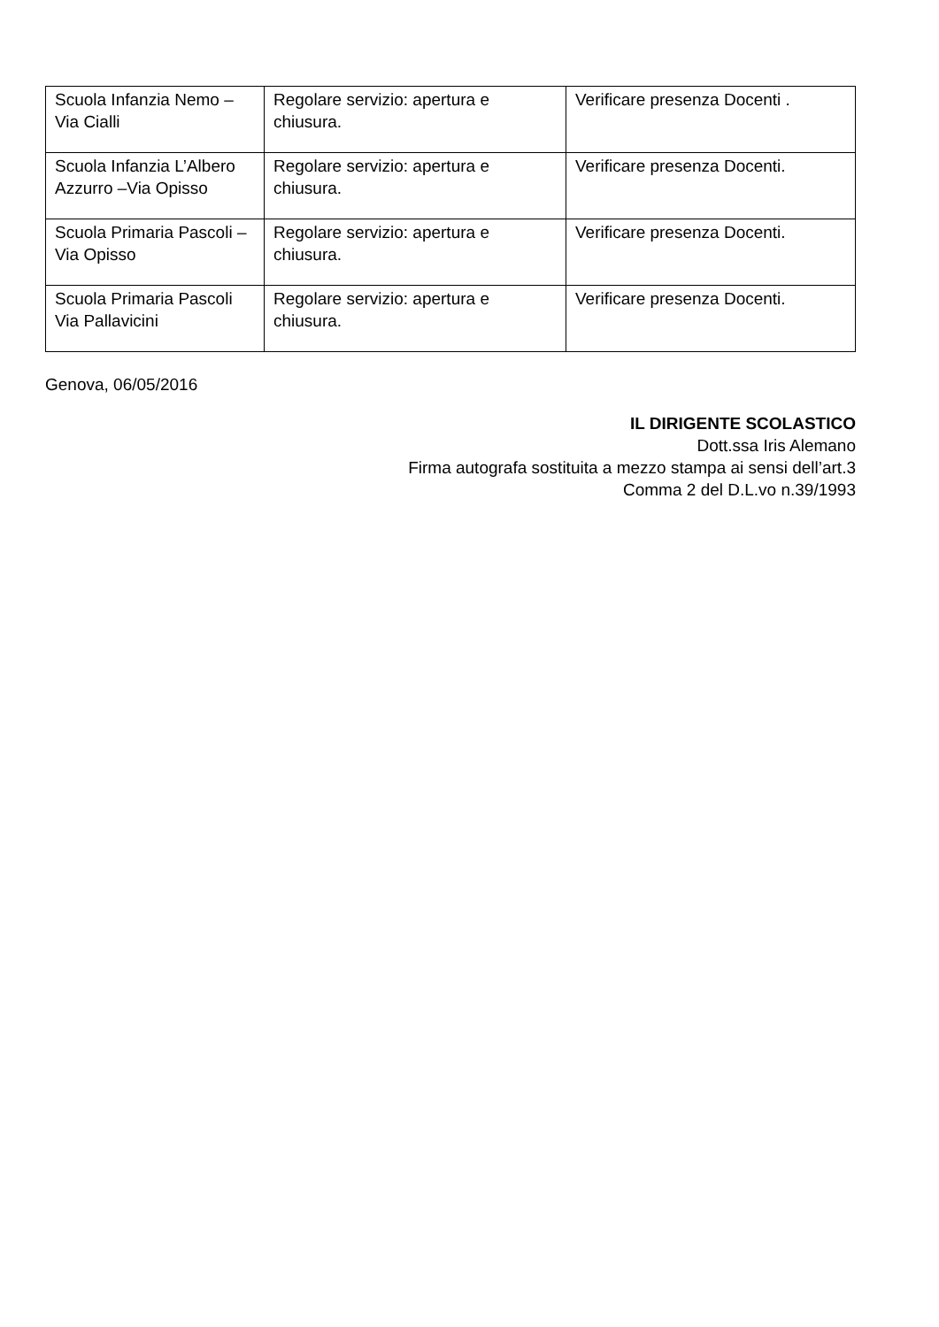| Scuola Infanzia Nemo –Via Cialli | Regolare servizio: apertura e chiusura. | Verificare presenza Docenti . |
| Scuola Infanzia L’Albero Azzurro –Via Opisso | Regolare servizio: apertura e chiusura. | Verificare presenza Docenti. |
| Scuola Primaria Pascoli – Via Opisso | Regolare servizio: apertura e chiusura. | Verificare presenza Docenti. |
| Scuola Primaria Pascoli Via Pallavicini | Regolare servizio: apertura e chiusura. | Verificare presenza Docenti. |
Genova, 06/05/2016
IL DIRIGENTE SCOLASTICO
Dott.ssa Iris Alemano
Firma autografa sostituita a mezzo stampa ai sensi dell’art.3
Comma 2 del D.L.vo n.39/1993